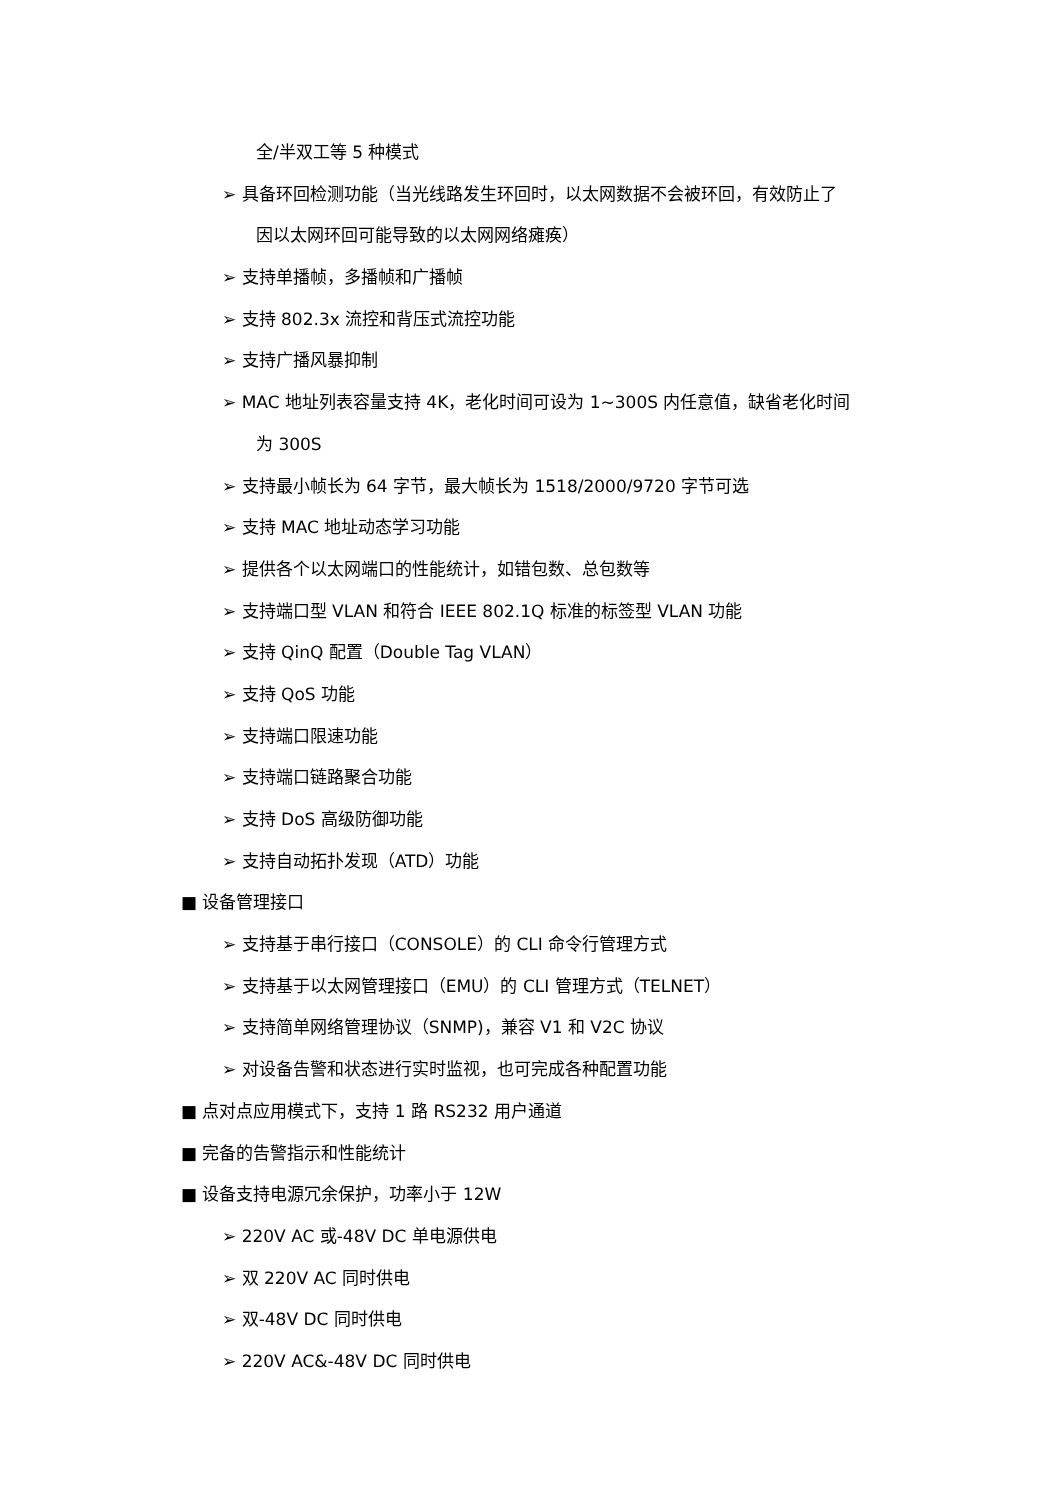全/半双工等 5 种模式
➢ 具备环回检测功能（当光线路发生环回时，以太网数据不会被环回，有效防止了
因以太网环回可能导致的以太网网络瘫痪）
➢ 支持单播帧，多播帧和广播帧
➢ 支持 802.3x 流控和背压式流控功能
➢ 支持广播风暴抑制
➢ MAC 地址列表容量支持 4K，老化时间可设为 1~300S 内任意值，缺省老化时间
为 300S
➢ 支持最小帧长为 64 字节，最大帧长为 1518/2000/9720 字节可选
➢ 支持 MAC 地址动态学习功能
➢ 提供各个以太网端口的性能统计，如错包数、总包数等
➢ 支持端口型 VLAN 和符合 IEEE 802.1Q 标准的标签型 VLAN 功能
➢ 支持 QinQ 配置（Double Tag VLAN）
➢ 支持 QoS 功能
➢ 支持端口限速功能
➢ 支持端口链路聚合功能
➢ 支持 DoS 高级防御功能
➢ 支持自动拓扑发现（ATD）功能
■ 设备管理接口
➢ 支持基于串行接口（CONSOLE）的 CLI 命令行管理方式
➢ 支持基于以太网管理接口（EMU）的 CLI 管理方式（TELNET）
➢ 支持简单网络管理协议（SNMP)，兼容 V1 和 V2C 协议
➢ 对设备告警和状态进行实时监视，也可完成各种配置功能
■ 点对点应用模式下，支持 1 路 RS232 用户通道
■ 完备的告警指示和性能统计
■ 设备支持电源冗余保护，功率小于 12W
➢ 220V AC 或-48V DC 单电源供电
➢ 双 220V AC 同时供电
➢ 双-48V DC 同时供电
➢ 220V AC&-48V DC 同时供电